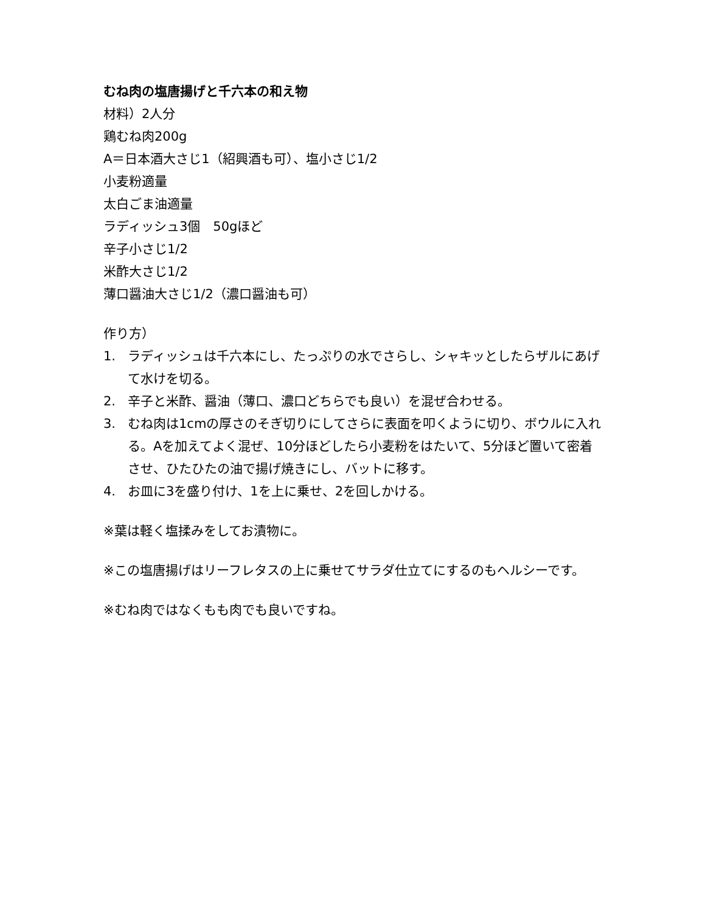むね肉の塩唐揚げと千六本の和え物
材料）2人分
鶏むね肉200g
A＝日本酒大さじ1（紹興酒も可）、塩小さじ1/2
小麦粉適量
太白ごま油適量
ラディッシュ3個　50gほど
辛子小さじ1/2
米酢大さじ1/2
薄口醤油大さじ1/2（濃口醤油も可）
作り方）
1. ラディッシュは千六本にし、たっぷりの水でさらし、シャキッとしたらザルにあげて水けを切る。
2. 辛子と米酢、醤油（薄口、濃口どちらでも良い）を混ぜ合わせる。
3. むね肉は1cmの厚さのそぎ切りにしてさらに表面を叩くように切り、ボウルに入れる。Aを加えてよく混ぜ、10分ほどしたら小麦粉をはたいて、5分ほど置いて密着させ、ひたひたの油で揚げ焼きにし、バットに移す。
4. お皿に3を盛り付け、1を上に乗せ、2を回しかける。
※葉は軽く塩揉みをしてお漬物に。
※この塩唐揚げはリーフレタスの上に乗せてサラダ仕立てにするのもヘルシーです。
※むね肉ではなくもも肉でも良いですね。